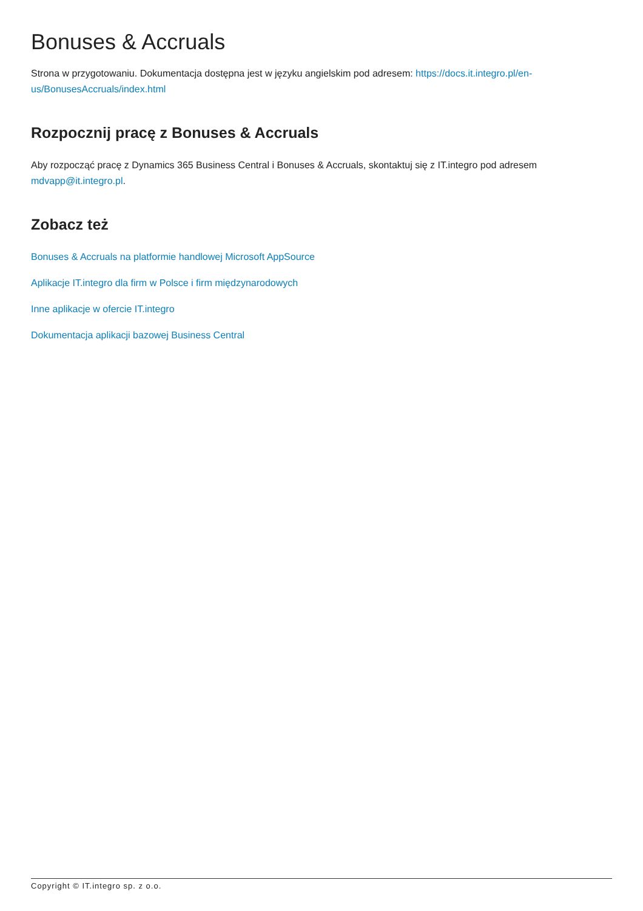Bonuses & Accruals
Strona w przygotowaniu. Dokumentacja dostępna jest w języku angielskim pod adresem: https://docs.it.integro.pl/en-us/BonusesAccruals/index.html
Rozpocznij pracę z Bonuses & Accruals
Aby rozpocząć pracę z Dynamics 365 Business Central i Bonuses & Accruals, skontaktuj się z IT.integro pod adresem mdvapp@it.integro.pl.
Zobacz też
Bonuses & Accruals na platformie handlowej Microsoft AppSource
Aplikacje IT.integro dla firm w Polsce i firm międzynarodowych
Inne aplikacje w ofercie IT.integro
Dokumentacja aplikacji bazowej Business Central
Copyright © IT.integro sp. z o.o.